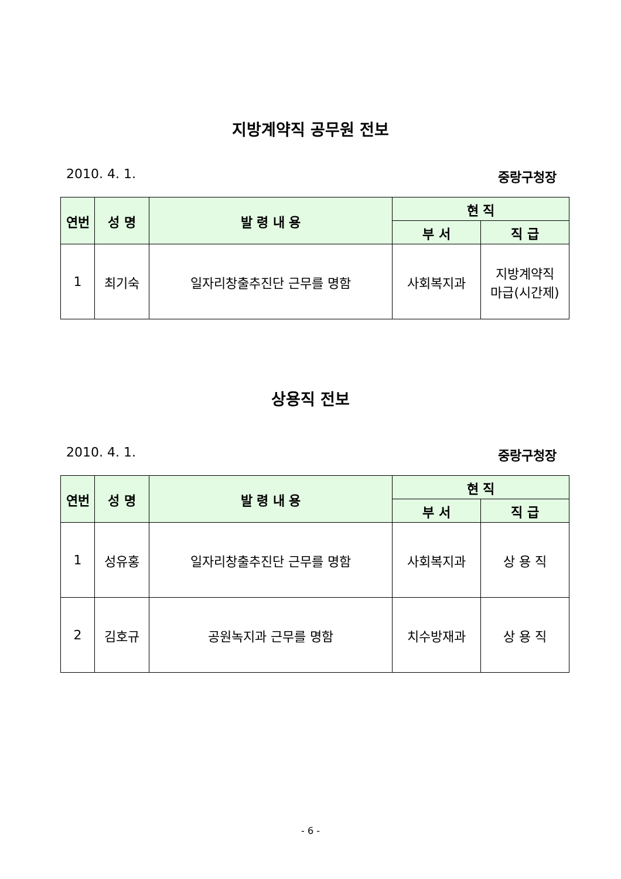지방계약직 공무원 전보
2010. 4. 1. 중랑구청장
| 연번 | 성 명 | 발 령 내 용 | 현 직 | |
| --- | --- | --- | --- | --- |
| | | | 부 서 | 직 급 |
| 1 | 최기숙 | 일자리창출추진단 근무를 명함 | 사회복지과 | 지방계약직 마급(시간제) |
상용직 전보
2010. 4. 1. 중랑구청장
| 연번 | 성 명 | 발 령 내 용 | 현 직 | |
| --- | --- | --- | --- | --- |
| | | | 부 서 | 직 급 |
| 1 | 성유홍 | 일자리창출추진단 근무를 명함 | 사회복지과 | 상 용 직 |
| 2 | 김호규 | 공원녹지과 근무를 명함 | 치수방재과 | 상 용 직 |
- 6 -